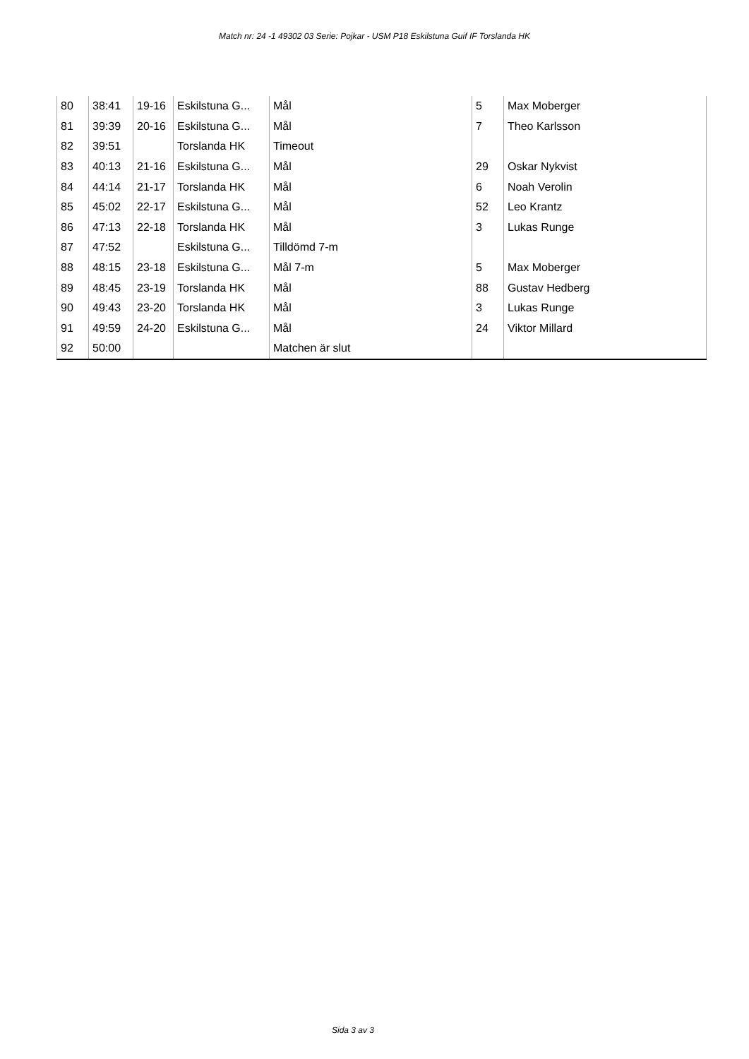Match nr: 24 -1 49302 03 Serie: Pojkar - USM P18 Eskilstuna Guif IF Torslanda HK
| 80 | 38:41 | 19-16 | Eskilstuna G... | Mål | 5 | Max Moberger |
| 81 | 39:39 | 20-16 | Eskilstuna G... | Mål | 7 | Theo Karlsson |
| 82 | 39:51 | | Torslanda HK | Timeout | | |
| 83 | 40:13 | 21-16 | Eskilstuna G... | Mål | 29 | Oskar Nykvist |
| 84 | 44:14 | 21-17 | Torslanda HK | Mål | 6 | Noah Verolin |
| 85 | 45:02 | 22-17 | Eskilstuna G... | Mål | 52 | Leo Krantz |
| 86 | 47:13 | 22-18 | Torslanda HK | Mål | 3 | Lukas Runge |
| 87 | 47:52 | | Eskilstuna G... | Tilldömd 7-m | | |
| 88 | 48:15 | 23-18 | Eskilstuna G... | Mål 7-m | 5 | Max Moberger |
| 89 | 48:45 | 23-19 | Torslanda HK | Mål | 88 | Gustav Hedberg |
| 90 | 49:43 | 23-20 | Torslanda HK | Mål | 3 | Lukas Runge |
| 91 | 49:59 | 24-20 | Eskilstuna G... | Mål | 24 | Viktor Millard |
| 92 | 50:00 | | | Matchen är slut | | |
Sida 3 av 3